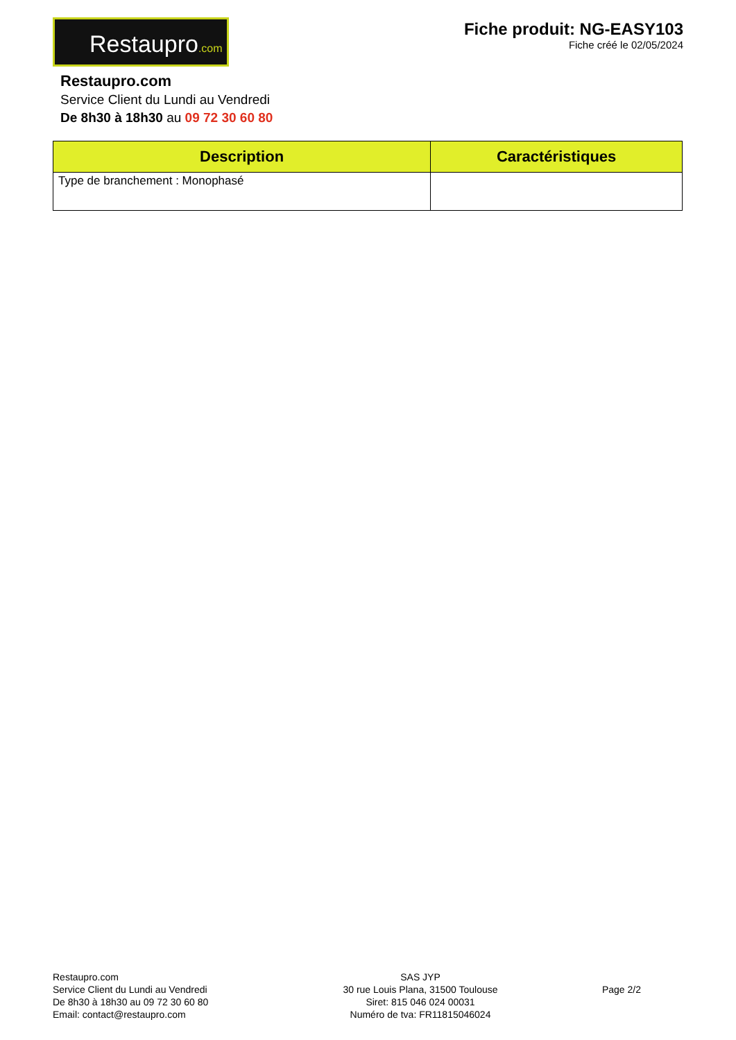Restaupro.com
Fiche produit: NG-EASY103
Fiche créé le 02/05/2024
Restaupro.com
Service Client du Lundi au Vendredi
De 8h30 à 18h30 au 09 72 30 60 80
| Description | Caractéristiques |
| --- | --- |
| Type de branchement : Monophasé | |
Restaupro.com
Service Client du Lundi au Vendredi
De 8h30 à 18h30 au 09 72 30 60 80
Email: contact@restaupro.com
SAS JYP
30 rue Louis Plana, 31500 Toulouse
Siret: 815 046 024 00031
Numéro de tva: FR11815046024
Page 2/2